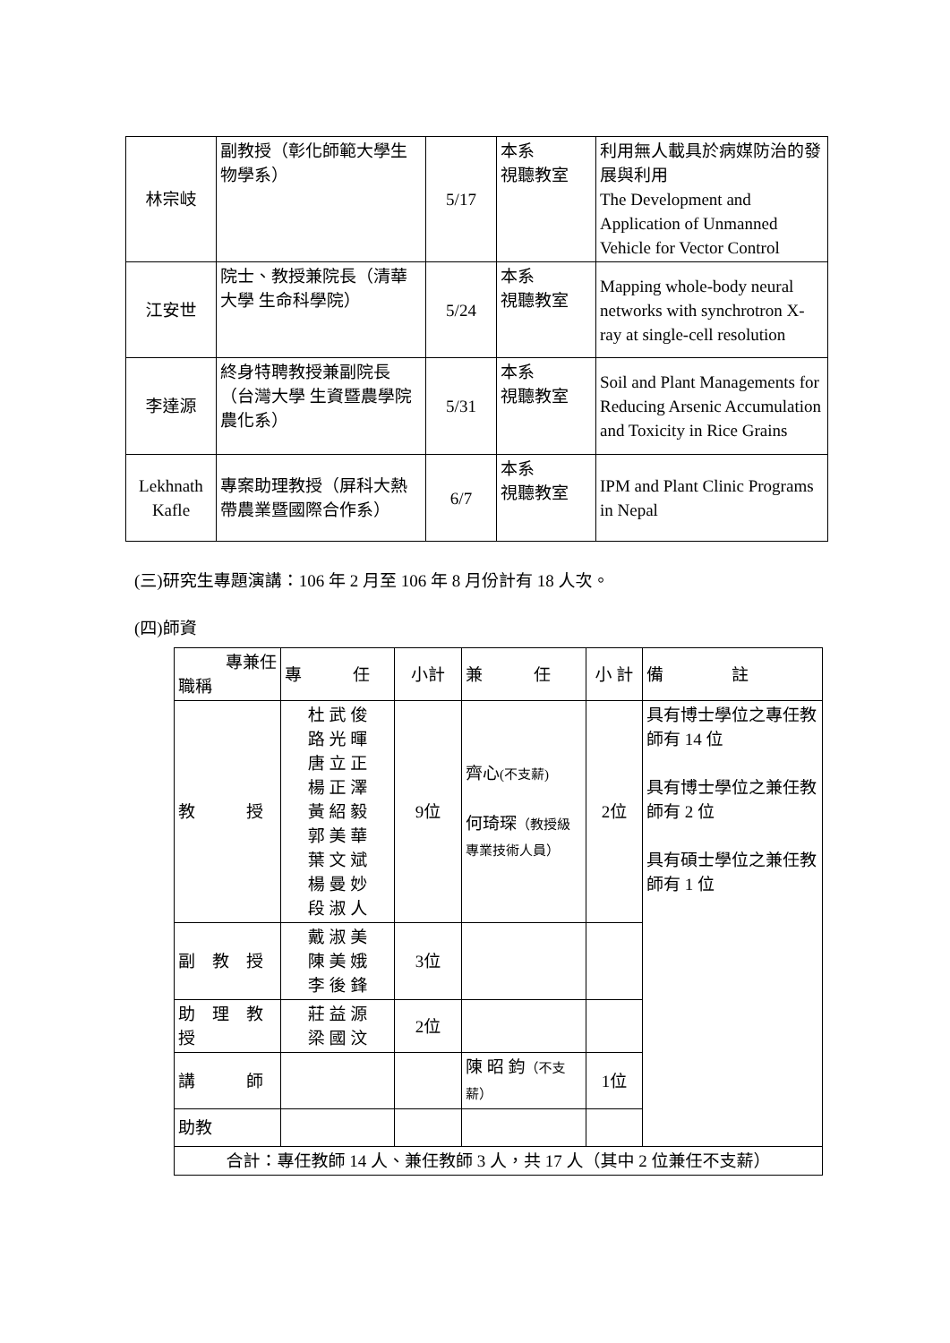| 林宗岐 | 副教授（彰化師範大學生物學系） | 5/17 | 本系 視聽教室 | 利用無人載具於病媒防治的發展與利用 The Development and Application of Unmanned Vehicle for Vector Control |
| 江安世 | 院士、教授兼院長（清華大學 生命科學院） | 5/24 | 本系 視聽教室 | Mapping whole-body neural networks with synchrotron X-ray at single-cell resolution |
| 李達源 | 終身特聘教授兼副院長（台灣大學 生資暨農學院 農化系） | 5/31 | 本系 視聽教室 | Soil and Plant Managements for Reducing Arsenic Accumulation and Toxicity in Rice Grains |
| Lekhnath Kafle | 專案助理教授（屏科大熱帶農業暨國際合作系） | 6/7 | 本系 視聽教室 | IPM and Plant Clinic Programs in Nepal |
(三)研究生專題演講：106 年 2 月至 106 年 8 月份計有 18 人次。
(四)師資
| 專兼任 職稱 | 專 任 | 小計 | 兼 任 | 小 計 | 備 註 |
| --- | --- | --- | --- | --- | --- |
| 教 授 | 杜 武 俊 路 光 暉 唐 立 正 楊 正 澤 黃 紹 毅 郭 美 華 葉 文 斌 楊 曼 妙 段 淑 人 | 9位 | 齊心 (不支薪) 何琦琛 （教授級專業技術人員） | 2位 | 具有博士學位之專任教師有 14 位 具有博士學位之兼任教師有 2 位 具有碩士學位之兼任教師有 1 位 |
| 副 教 授 | 戴 淑 美 陳 美 娥 李 後 鋒 | 3位 | | | |
| 助 理 教授 | 莊 益 源 梁 國 汶 | 2位 | | | |
| 講 師 | | | 陳 昭 鈞 （不支薪） | 1位 | |
| 助教 | | | | | |
| 合計：專任教師 14 人、兼任教師 3 人，共 17 人（其中 2 位兼任不支薪） | | | | | |